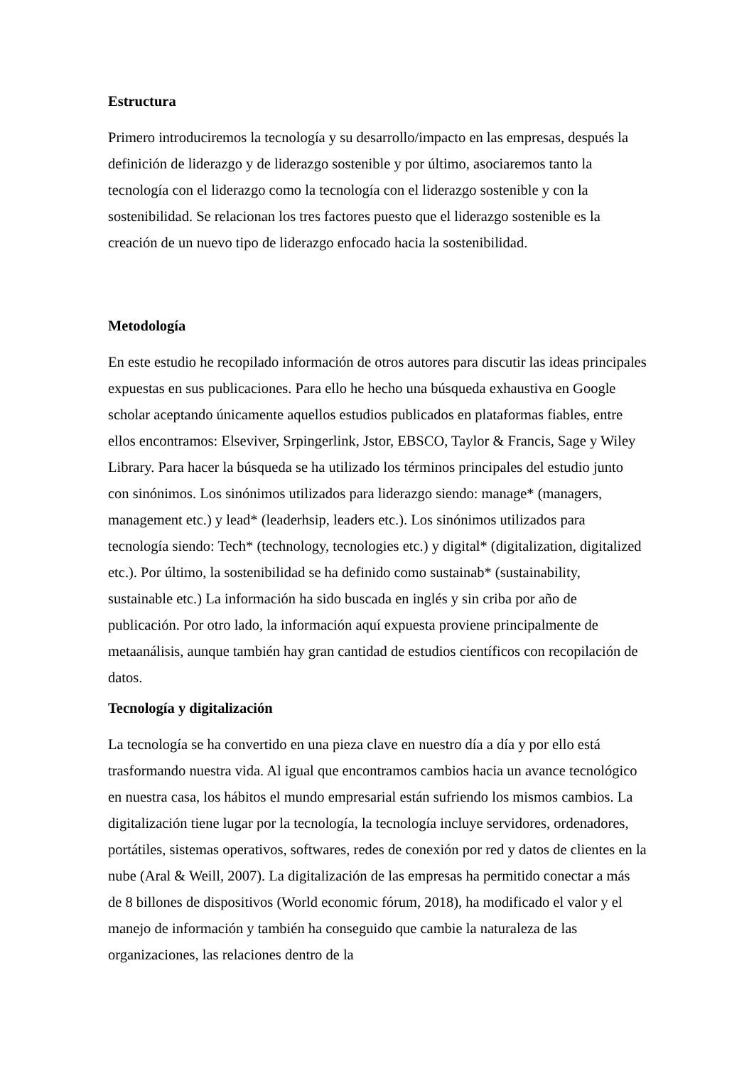Estructura
Primero introduciremos la tecnología y su desarrollo/impacto en las empresas, después la definición de liderazgo y de liderazgo sostenible y por último, asociaremos tanto la tecnología con el liderazgo como la tecnología con el liderazgo sostenible y con la sostenibilidad. Se relacionan los tres factores puesto que el liderazgo sostenible es la creación de un nuevo tipo de liderazgo enfocado hacia la sostenibilidad.
Metodología
En este estudio he recopilado información de otros autores para discutir las ideas principales expuestas en sus publicaciones. Para ello he hecho una búsqueda exhaustiva en Google scholar aceptando únicamente aquellos estudios publicados en plataformas fiables, entre ellos encontramos: Elseviver, Srpingerlink, Jstor, EBSCO, Taylor & Francis, Sage y Wiley Library. Para hacer la búsqueda se ha utilizado los términos principales del estudio junto con sinónimos. Los sinónimos utilizados para liderazgo siendo: manage* (managers, management etc.) y lead* (leaderhsip, leaders etc.). Los sinónimos utilizados para tecnología siendo: Tech* (technology, tecnologies etc.) y digital* (digitalization, digitalized etc.). Por último, la sostenibilidad se ha definido como sustainab* (sustainability, sustainable etc.) La información ha sido buscada en inglés y sin criba por año de publicación. Por otro lado, la información aquí expuesta proviene principalmente de metaanálisis, aunque también hay gran cantidad de estudios científicos con recopilación de datos.
Tecnología y digitalización
La tecnología se ha convertido en una pieza clave en nuestro día a día y por ello está trasformando nuestra vida. Al igual que encontramos cambios hacia un avance tecnológico en nuestra casa, los hábitos el mundo empresarial están sufriendo los mismos cambios. La digitalización tiene lugar por la tecnología, la tecnología incluye servidores, ordenadores, portátiles, sistemas operativos, softwares, redes de conexión por red y datos de clientes en la nube (Aral & Weill, 2007). La digitalización de las empresas ha permitido conectar a más de 8 billones de dispositivos (World economic fórum, 2018), ha modificado el valor y el manejo de información y también ha conseguido que cambie la naturaleza de las organizaciones, las relaciones dentro de la